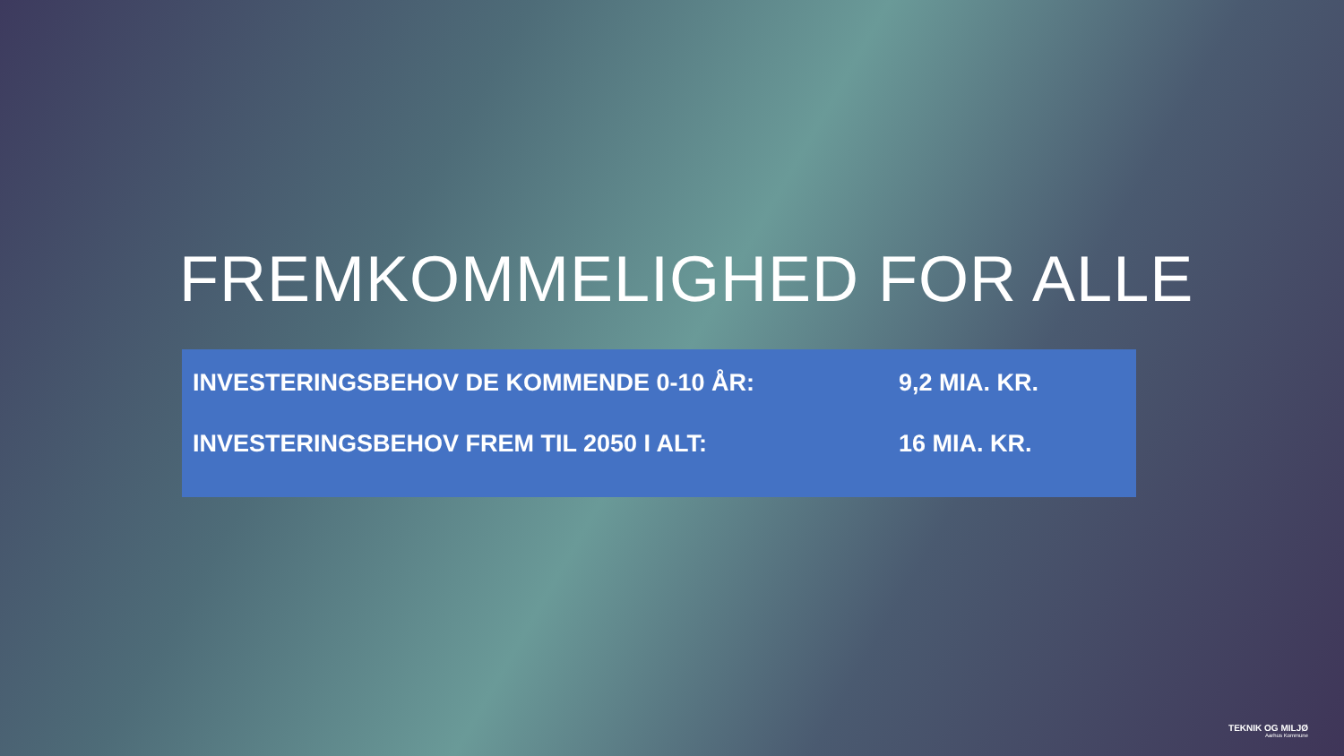FREMKOMMELIGHED FOR ALLE
INVESTERINGSBEHOV DE KOMMENDE 0-10 ÅR: 9,2 MIA. KR.
INVESTERINGSBEHOV FREM TIL 2050 I ALT: 16 MIA. KR.
TEKNIK OG MILJØ
Aarhus Kommune